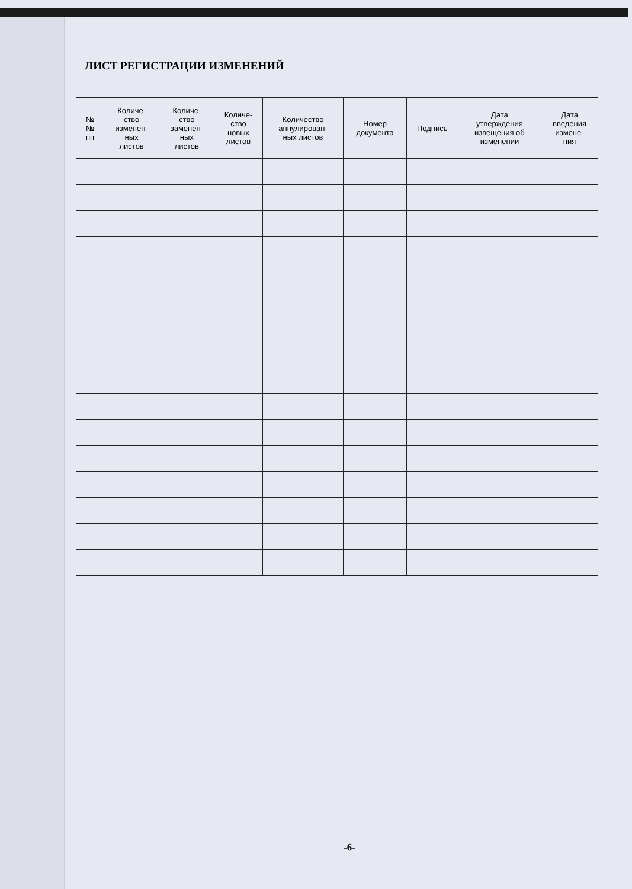ЛИСТ РЕГИСТРАЦИИ ИЗМЕНЕНИЙ
| № № пп | Количе- ство изменен- ных листов | Количе- ство заменен- ных листов | Количе- ство новых листов | Количество аннулирован- ных листов | Номер документа | Подпись | Дата утверждения извещения об изменении | Дата введения измене- ния |
| --- | --- | --- | --- | --- | --- | --- | --- | --- |
-6-